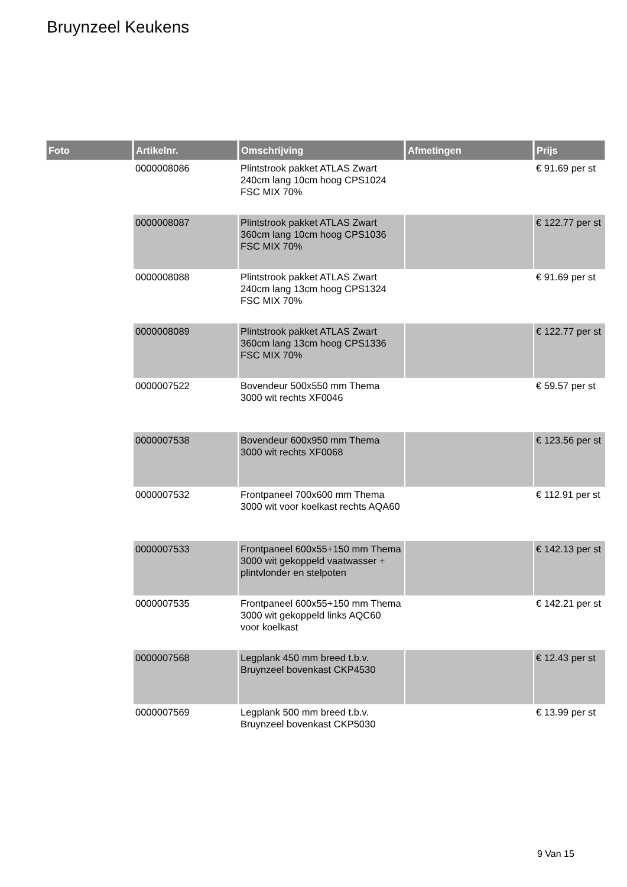Bruynzeel Keukens
| Foto | Artikelnr. | Omschrijving | Afmetingen | Prijs |
| --- | --- | --- | --- | --- |
| | 0000008086 | Plintstrook pakket ATLAS Zwart 240cm lang 10cm hoog CPS1024 FSC MIX 70% | | € 91.69 per st |
| | 0000008087 | Plintstrook pakket ATLAS Zwart 360cm lang 10cm hoog CPS1036 FSC MIX 70% | | € 122.77 per st |
| | 0000008088 | Plintstrook pakket ATLAS Zwart 240cm lang 13cm hoog CPS1324 FSC MIX 70% | | € 91.69 per st |
| | 0000008089 | Plintstrook pakket ATLAS Zwart 360cm lang 13cm hoog CPS1336 FSC MIX 70% | | € 122.77 per st |
| | 0000007522 | Bovendeur 500x550 mm Thema 3000 wit rechts XF0046 | | € 59.57 per st |
| | 0000007538 | Bovendeur 600x950 mm Thema 3000 wit rechts XF0068 | | € 123.56 per st |
| | 0000007532 | Frontpaneel 700x600 mm Thema 3000 wit voor koelkast rechts AQA60 | | € 112.91 per st |
| | 0000007533 | Frontpaneel 600x55+150 mm Thema 3000 wit gekoppeld vaatwasser + plintvlonder en stelpoten | | € 142.13 per st |
| | 0000007535 | Frontpaneel 600x55+150 mm Thema 3000 wit gekoppeld links AQC60 voor koelkast | | € 142.21 per st |
| | 0000007568 | Legplank 450 mm breed t.b.v. Bruynzeel bovenkast CKP4530 | | € 12.43 per st |
| | 0000007569 | Legplank 500 mm breed t.b.v. Bruynzeel bovenkast CKP5030 | | € 13.99 per st |
9 Van 15